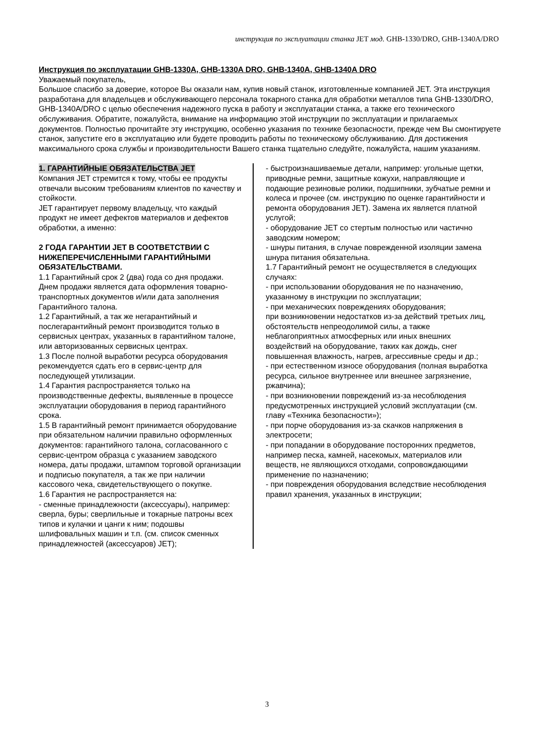инструкция по эксплуатации станка JET мод. GHB-1330/DRO, GHB-1340A/DRO
Инструкция по эксплуатации GHB-1330A, GHB-1330A DRO, GHB-1340A, GHB-1340A DRO
Уважаемый покупатель,
Большое спасибо за доверие, которое Вы оказали нам, купив новый станок, изготовленные компанией JET. Эта инструкция разработана для владельцев и обслуживающего персонала токарного станка для обработки металлов типа GHB-1330/DRO, GHB-1340A/DRO с целью обеспечения надежного пуска в работу и эксплуатации станка, а также его технического обслуживания. Обратите, пожалуйста, внимание на информацию этой инструкции по эксплуатации и прилагаемых документов. Полностью прочитайте эту инструкцию, особенно указания по технике безопасности, прежде чем Вы смонтируете станок, запустите его в эксплуатацию или будете проводить работы по техническому обслуживанию. Для достижения максимального срока службы и производительности Вашего станка тщательно следуйте, пожалуйста, нашим указаниям.
1. ГАРАНТИЙНЫЕ ОБЯЗАТЕЛЬСТВА JET
Компания JET стремится к тому, чтобы ее продукты отвечали высоким требованиям клиентов по качеству и стойкости.
JET гарантирует первому владельцу, что каждый продукт не имеет дефектов материалов и дефектов обработки, а именно:
2 ГОДА ГАРАНТИИ JET В СООТВЕТСТВИИ С НИЖЕПЕРЕЧИСЛЕННЫМИ ГАРАНТИЙНЫМИ ОБЯЗАТЕЛЬСТВАМИ.
1.1 Гарантийный срок 2 (два) года со дня продажи. Днем продажи является дата оформления товарно-транспортных документов и/или дата заполнения Гарантийного талона.
1.2 Гарантийный, а так же негарантийный и послегарантийный ремонт производится только в сервисных центрах, указанных в гарантийном талоне, или авторизованных сервисных центрах.
1.3 После полной выработки ресурса оборудования рекомендуется сдать его в сервис-центр для последующей утилизации.
1.4 Гарантия распространяется только на производственные дефекты, выявленные в процессе эксплуатации оборудования в период гарантийного срока.
1.5 В гарантийный ремонт принимается оборудование при обязательном наличии правильно оформленных документов: гарантийного талона, согласованного с сервис-центром образца с указанием заводского номера, даты продажи, штампом торговой организации и подписью покупателя, а так же при наличии кассового чека, свидетельствующего о покупке.
1.6 Гарантия не распространяется на:
- сменные принадлежности (аксессуары), например: сверла, буры; сверлильные и токарные патроны всех типов и кулачки и цанги к ним; подошвы шлифовальных машин и т.п. (см. список сменных принадлежностей (аксессуаров) JET);
- быстроизнашиваемые детали, например: угольные щетки, приводные ремни, защитные кожухи, направляющие и подающие резиновые ролики, подшипники, зубчатые ремни и колеса и прочее (см. инструкцию по оценке гарантийности и ремонта оборудования JET). Замена их является платной услугой;
- оборудование JET со стертым полностью или частично заводским номером;
- шнуры питания, в случае поврежденной изоляции замена шнура питания обязательна.
1.7 Гарантийный ремонт не осуществляется в следующих случаях:
- при использовании оборудования не по назначению, указанному в инструкции по эксплуатации;
- при механических повреждениях оборудования;
при возникновении недостатков из-за действий третьих лиц, обстоятельств непреодолимой силы, а также неблагоприятных атмосферных или иных внешних воздействий на оборудование, таких как дождь, снег повышенная влажность, нагрев, агрессивные среды и др.;
- при естественном износе оборудования (полная выработка ресурса, сильное внутреннее или внешнее загрязнение, ржавчина);
- при возникновении повреждений из-за несоблюдения предусмотренных инструкцией условий эксплуатации (см. главу «Техника безопасности»);
- при порче оборудования из-за скачков напряжения в электросети;
- при попадании в оборудование посторонних предметов, например песка, камней, насекомых, материалов или веществ, не являющихся отходами, сопровождающими применение по назначению;
- при повреждения оборудования вследствие несоблюдения правил хранения, указанных в инструкции;
3